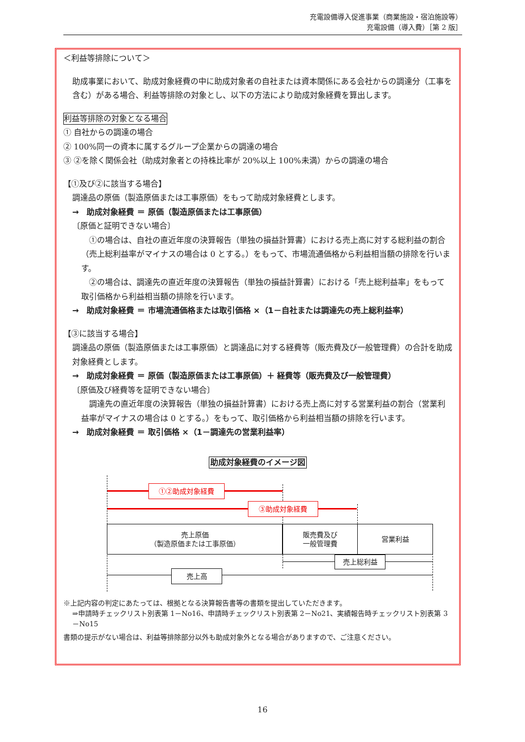充電設備導入促進事業（商業施設・宿泊施設等）
充電設備（導入費）［第 2 版］
＜利益等排除について＞
助成事業において、助成対象経費の中に助成対象者の自社または資本関係にある会社からの調達分（工事を含む）がある場合、利益等排除の対象とし、以下の方法により助成対象経費を算出します。
利益等排除の対象となる場合
① 自社からの調達の場合
② 100%同一の資本に属するグループ企業からの調達の場合
③ ②を除く関係会社（助成対象者との持株比率が 20%以上 100%未満）からの調達の場合
【①及び②に該当する場合】
調達品の原価（製造原価または工事原価）をもって助成対象経費とします。
→　助成対象経費 ＝ 原価（製造原価または工事原価）
〔原価と証明できない場合〕
　①の場合は、自社の直近年度の決算報告（単独の損益計算書）における売上高に対する総利益の割合（売上総利益率がマイナスの場合は 0 とする。）をもって、市場流通価格から利益相当額の排除を行います。
　②の場合は、調達先の直近年度の決算報告（単独の損益計算書）における「売上総利益率」をもって取引価格から利益相当額の排除を行います。
→　助成対象経費 ＝ 市場流通価格または取引価格 ×（1－自社または調達先の売上総利益率）
【③に該当する場合】
調達品の原価（製造原価または工事原価）と調達品に対する経費等（販売費及び一般管理費）の合計を助成対象経費とします。
→　助成対象経費 ＝ 原価（製造原価または工事原価）＋ 経費等（販売費及び一般管理費）
〔原価及び経費等を証明できない場合〕
　調達先の直近年度の決算報告（単独の損益計算書）における売上高に対する営業利益の割合（営業利益率がマイナスの場合は 0 とする。）をもって、取引価格から利益相当額の排除を行います。
→　助成対象経費 ＝ 取引価格 ×（1－調達先の営業利益率）
助成対象経費のイメージ図
①②助成対象経費
③助成対象経費
売上原価
（製造原価または工事原価）
販売費及び
一般管理費
営業利益
売上総利益
売上高
※上記内容の判定にあたっては、根拠となる決算報告書等の書類を提出していただきます。
⇒申請時チェックリスト別表第 1－No16、申請時チェックリスト別表第 2－No21、実績報告時チェックリスト別表第 3－No15
書類の提示がない場合は、利益等排除部分以外も助成対象外となる場合がありますので、ご注意ください。
16